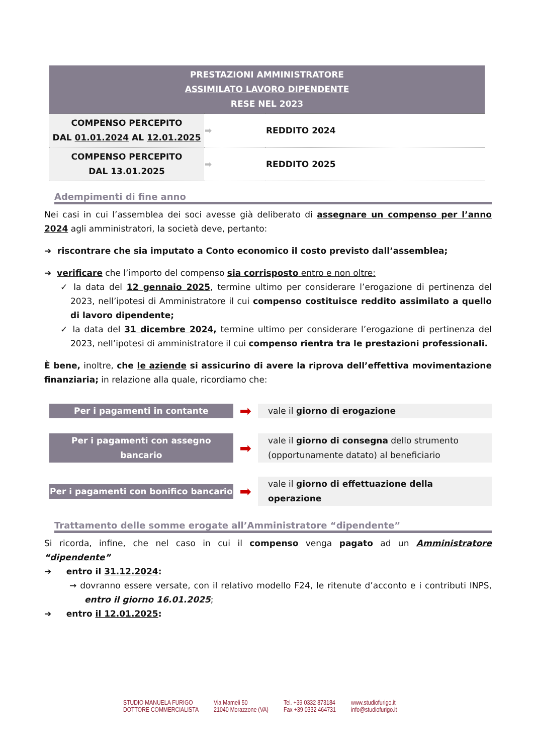| PRESTAZIONI AMMINISTRATORE ASSIMILATO LAVORO DIPENDENTE RESE NEL 2023 | | |
| COMPENSO PERCEPITO DAL 01.01.2024 AL 12.01.2025 | ➡ | REDDITO 2024 |
| COMPENSO PERCEPITO DAL 13.01.2025 | ➡ | REDDITO 2025 |
Adempimenti di fine anno
Nei casi in cui l’assemblea dei soci avesse già deliberato di assegnare un compenso per l’anno 2024 agli amministratori, la società deve, pertanto:
➔ riscontrare che sia imputato a Conto economico il costo previsto dall’assemblea;
➔ verificare che l’importo del compenso sia corrisposto entro e non oltre:
✓ la data del 12 gennaio 2025, termine ultimo per considerare l’erogazione di pertinenza del 2023, nell’ipotesi di Amministratore il cui compenso costituisce reddito assimilato a quello di lavoro dipendente;
✓ la data del 31 dicembre 2024, termine ultimo per considerare l’erogazione di pertinenza del 2023, nell’ipotesi di amministratore il cui compenso rientra tra le prestazioni professionali.
È bene, inoltre, che le aziende si assicurino di avere la riprova dell’effettiva movimentazione finanziaria; in relazione alla quale, ricordiamo che:
Per i pagamenti in contante
➡
vale il giorno di erogazione
Per i pagamenti con assegno bancario
➡
vale il giorno di consegna dello strumento (opportunamente datato) al beneficiario
Per i pagamenti con bonifico bancario
➡
vale il giorno di effettuazione della operazione
Trattamento delle somme erogate all’Amministratore “dipendente”
Si ricorda, infine, che nel caso in cui il compenso venga pagato ad un Amministratore “dipendente”
➔ entro il 31.12.2024:
→ dovranno essere versate, con il relativo modello F24, le ritenute d’acconto e i contributi INPS, entro il giorno 16.01.2025;
➔ entro il 12.01.2025:
STUDIO MANUELA FURIGO
DOTTORE COMMERCIALISTA
Via Mameli 50
21040 Morazzone (VA)
Tel. +39 0332 873184
Fax +39 0332 464731
www.studiofurigo.it
info@studiofurigo.it